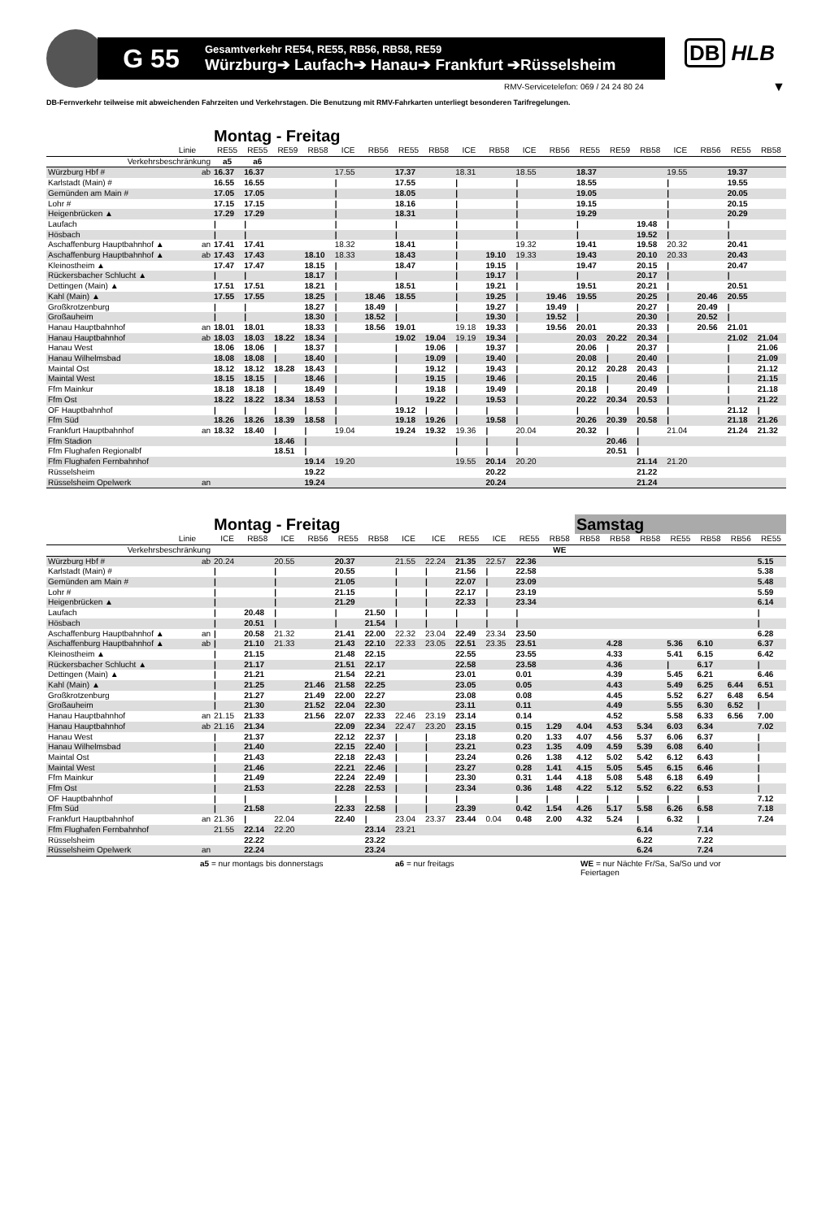G 55
Gesamtverkehr RE54, RE55, RB56, RB58, RE59
Würzburg➔ Laufach➔ Hanau➔ Frankfurt ➔Rüsselsheim
DB HLB
RMV-Servicetelefon: 069 / 24 24 80 24
▼
DB-Fernverkehr teilweise mit abweichenden Fahrzeiten und Verkehrstagen. Die Benutzung mit RMV-Fahrkarten unterliegt besonderen Tarifregelungen.
| | | Montag - Freitag | | | | | | | | | | | | | | | | | | |
| --- | --- | --- | --- | --- | --- | --- | --- | --- | --- | --- | --- | --- | --- | --- | --- | --- | --- | --- | --- | --- |
| Linie | | RE55 | RE55 | RE59 | RB58 | ICE | RB56 | RE55 | RB58 | ICE | RB58 | ICE | RB56 | RE55 | RE59 | RB58 | ICE | RB56 | RE55 | RB58 |
| Verkehrsbeschränkung | | a5 | a6 | | | | | | | | | | | | | | | | | |
| Würzburg Hbf # | ab | 16.37 | 16.37 | | | 17.55 | | 17.37 | | 18.31 | | 18.55 | | 18.37 | | | 19.55 | | 19.37 | |
| Karlstadt (Main) # | | 16.55 | 16.55 | | | / | | 17.55 | | / | | / | | 18.55 | | | / | | 19.55 | |
| Gemünden am Main # | | 17.05 | 17.05 | | | / | | 18.05 | | / | | / | | 19.05 | | | / | | 20.05 | |
| Lohr # | | 17.15 | 17.15 | | | / | | 18.16 | | / | | / | | 19.15 | | | / | | 20.15 | |
| Heigenbrücken ▲ | | 17.29 | 17.29 | | | / | | 18.31 | | / | | / | | 19.29 | | | / | | 20.29 | |
| Laufach | | / | / | | | / | | / | | / | | / | | / | | 19.48 | / | | / | |
| Hösbach | | / | / | | | / | | / | | / | | / | | / | | 19.52 | / | | / | |
| Aschaffenburg Hauptbahnhof ▲ | an | 17.41 | 17.41 | | | 18.32 | | 18.41 | | / | | 19.32 | | 19.41 | | 19.58 | 20.32 | | 20.41 | |
| Aschaffenburg Hauptbahnhof ▲ | ab | 17.43 | 17.43 | | 18.10 | 18.33 | | 18.43 | | / | 19.10 | 19.33 | | 19.43 | | 20.10 | 20.33 | | 20.43 | |
| Kleinostheim ▲ | | 17.47 | 17.47 | | 18.15 | / | | 18.47 | | / | 19.15 | / | | 19.47 | | 20.15 | / | | 20.47 | |
| Rückersbacher Schlucht ▲ | | / | / | | 18.17 | / | | / | | / | 19.17 | / | | / | | 20.17 | / | | / | |
| Dettingen (Main) ▲ | | 17.51 | 17.51 | | 18.21 | / | | 18.51 | | / | 19.21 | / | | 19.51 | | 20.21 | / | | 20.51 | |
| Kahl (Main) ▲ | | 17.55 | 17.55 | | 18.25 | / | 18.46 | 18.55 | | / | 19.25 | / | 19.46 | 19.55 | | 20.25 | / | 20.46 | 20.55 | |
| Großkrotzenburg | | / | / | | 18.27 | / | 18.49 | / | | / | 19.27 | / | 19.49 | / | | 20.27 | / | 20.49 | / | |
| Großauheim | | / | / | | 18.30 | / | 18.52 | / | | / | 19.30 | / | 19.52 | / | | 20.30 | / | 20.52 | / | |
| Hanau Hauptbahnhof | an | 18.01 | 18.01 | | 18.33 | / | 18.56 | 19.01 | | 19.18 | 19.33 | / | 19.56 | 20.01 | | 20.33 | / | 20.56 | 21.01 | |
| Hanau Hauptbahnhof | ab | 18.03 | 18.03 | 18.22 | 18.34 | / | | 19.02 | 19.04 | 19.19 | 19.34 | / | | 20.03 | 20.22 | 20.34 | / | | 21.02 | 21.04 |
| Hanau West | | 18.06 | 18.06 | / | 18.37 | / | | / | 19.06 | / | 19.37 | / | | 20.06 | / | 20.37 | / | | / | 21.06 |
| Hanau Wilhelmsbad | | 18.08 | 18.08 | / | 18.40 | / | | / | 19.09 | / | 19.40 | / | | 20.08 | / | 20.40 | / | | / | 21.09 |
| Maintal Ost | | 18.12 | 18.12 | 18.28 | 18.43 | / | | / | 19.12 | / | 19.43 | / | | 20.12 | 20.28 | 20.43 | / | | / | 21.12 |
| Maintal West | | 18.15 | 18.15 | / | 18.46 | / | | / | 19.15 | / | 19.46 | / | | 20.15 | / | 20.46 | / | | / | 21.15 |
| Ffm Mainkur | | 18.18 | 18.18 | / | 18.49 | / | | / | 19.18 | / | 19.49 | / | | 20.18 | / | 20.49 | / | | / | 21.18 |
| Ffm Ost | | 18.22 | 18.22 | 18.34 | 18.53 | / | | / | 19.22 | / | 19.53 | / | | 20.22 | 20.34 | 20.53 | / | | / | 21.22 |
| OF Hauptbahnhof | | / | / | / | / | / | | 19.12 | / | / | / | / | | / | / | / | / | | 21.12 | / |
| Ffm Süd | | 18.26 | 18.26 | 18.39 | 18.58 | / | | 19.18 | 19.26 | / | 19.58 | / | | 20.26 | 20.39 | 20.58 | / | | 21.18 | 21.26 |
| Frankfurt Hauptbahnhof | an | 18.32 | 18.40 | / | / | 19.04 | | 19.24 | 19.32 | 19.36 | / | 20.04 | | 20.32 | / | / | 21.04 | | 21.24 | 21.32 |
| Ffm Stadion | | | | 18.46 | / | | | | | / | / | / | | | 20.46 | / | | | | |
| Ffm Flughafen Regionalbf | | | | 18.51 | / | | | | | / | / | / | | | 20.51 | / | | | | |
| Ffm Flughafen Fernbahnhof | | | | | 19.14 | 19.20 | | | | 19.55 | 20.14 | 20.20 | | | | 21.14 | 21.20 | | | |
| Rüsselsheim | | | | | 19.22 | | | | | | 20.22 | | | | | 21.22 | | | | |
| Rüsselsheim Opelwerk | an | | | | 19.24 | | | | | | 20.24 | | | | | 21.24 | | | | |
| | | Montag - Freitag | | | | | | | | | | | | Samstag | | | | | | |
| --- | --- | --- | --- | --- | --- | --- | --- | --- | --- | --- | --- | --- | --- | --- | --- | --- | --- | --- | --- | --- |
| Linie | | ICE | RB58 | ICE | RB56 | RE55 | RB58 | ICE | ICE | RE55 | ICE | RE55 | RB58 | RB58 | RB58 | RB58 | RE55 | RB58 | RB56 | RE55 |
| Verkehrsbeschränkung | | | | | | | | | | | | | WE | | | | | | | |
| Würzburg Hbf # | ab | 20.24 | | 20.55 | | 20.37 | | 21.55 | 22.24 | 21.35 | 22.57 | 22.36 | | | | | | | | 5.15 |
| Karlstadt (Main) # | | / | | / | | 20.55 | | / | / | 21.56 | / | 22.58 | | | | | | | | 5.38 |
| Gemünden am Main # | | / | | / | | 21.05 | | / | / | 22.07 | / | 23.09 | | | | | | | | 5.48 |
| Lohr # | | / | | / | | 21.15 | | / | / | 22.17 | / | 23.19 | | | | | | | | 5.59 |
| Heigenbrücken ▲ | | / | | / | | 21.29 | | / | / | 22.33 | / | 23.34 | | | | | | | | 6.14 |
| Laufach | | / | 20.48 | / | | / | 21.50 | / | / | / | / | / | | | | | | | | / |
| Hösbach | | / | 20.51 | / | | / | 21.54 | / | / | / | / | / | | | | | | | | / |
| Aschaffenburg Hauptbahnhof ▲ | an | / | 20.58 | 21.32 | | 21.41 | 22.00 | 22.32 | 23.04 | 22.49 | 23.34 | 23.50 | | | | | | | | 6.28 |
| Aschaffenburg Hauptbahnhof ▲ | ab | / | 21.10 | 21.33 | | 21.43 | 22.10 | 22.33 | 23.05 | 22.51 | 23.35 | 23.51 | | | 4.28 | | 5.36 | 6.10 | | 6.37 |
| Kleinostheim ▲ | | / | 21.15 | | | 21.48 | 22.15 | | | 22.55 | | 23.55 | | | 4.33 | | 5.41 | 6.15 | | 6.42 |
| Rückersbacher Schlucht ▲ | | / | 21.17 | | | 21.51 | 22.17 | | | 22.58 | | 23.58 | | | 4.36 | | / | 6.17 | | / |
| Dettingen (Main) ▲ | | / | 21.21 | | | 21.54 | 22.21 | | | 23.01 | | 0.01 | | | 4.39 | | 5.45 | 6.21 | | 6.46 |
| Kahl (Main) ▲ | | / | 21.25 | | 21.46 | 21.58 | 22.25 | | | 23.05 | | 0.05 | | | 4.43 | | 5.49 | 6.25 | 6.44 | 6.51 |
| Großkrotzenburg | | / | 21.27 | | 21.49 | 22.00 | 22.27 | | | 23.08 | | 0.08 | | | 4.45 | | 5.52 | 6.27 | 6.48 | 6.54 |
| Großauheim | | / | 21.30 | | 21.52 | 22.04 | 22.30 | | | 23.11 | | 0.11 | | | 4.49 | | 5.55 | 6.30 | 6.52 | / |
| Hanau Hauptbahnhof | an | 21.15 | 21.33 | | 21.56 | 22.07 | 22.33 | 22.46 | 23.19 | 23.14 | | 0.14 | | | 4.52 | | 5.58 | 6.33 | 6.56 | 7.00 |
| Hanau Hauptbahnhof | ab | 21.16 | 21.34 | | | 22.09 | 22.34 | 22.47 | 23.20 | 23.15 | | 0.15 | 1.29 | 4.04 | 4.53 | 5.34 | 6.03 | 6.34 | | 7.02 |
| Hanau West | | / | 21.37 | | | 22.12 | 22.37 | / | / | 23.18 | | 0.20 | 1.33 | 4.07 | 4.56 | 5.37 | 6.06 | 6.37 | | / |
| Hanau Wilhelmsbad | | / | 21.40 | | | 22.15 | 22.40 | / | / | 23.21 | | 0.23 | 1.35 | 4.09 | 4.59 | 5.39 | 6.08 | 6.40 | | / |
| Maintal Ost | | / | 21.43 | | | 22.18 | 22.43 | / | / | 23.24 | | 0.26 | 1.38 | 4.12 | 5.02 | 5.42 | 6.12 | 6.43 | | / |
| Maintal West | | / | 21.46 | | | 22.21 | 22.46 | / | / | 23.27 | | 0.28 | 1.41 | 4.15 | 5.05 | 5.45 | 6.15 | 6.46 | | / |
| Ffm Mainkur | | / | 21.49 | | | 22.24 | 22.49 | / | / | 23.30 | | 0.31 | 1.44 | 4.18 | 5.08 | 5.48 | 6.18 | 6.49 | | / |
| Ffm Ost | | / | 21.53 | | | 22.28 | 22.53 | / | / | 23.34 | | 0.36 | 1.48 | 4.22 | 5.12 | 5.52 | 6.22 | 6.53 | | / |
| OF Hauptbahnhof | | / | / | | | / | / | / | / | / | | / | / | / | / | / | / | / | | 7.12 |
| Ffm Süd | | / | 21.58 | | | 22.33 | 22.58 | / | / | 23.39 | | 0.42 | 1.54 | 4.26 | 5.17 | 5.58 | 6.26 | 6.58 | | 7.18 |
| Frankfurt Hauptbahnhof | an | 21.36 | / | 22.04 | | 22.40 | / | 23.04 | 23.37 | 23.44 | 0.04 | 0.48 | 2.00 | 4.32 | 5.24 | / | 6.32 | / | | 7.24 |
| Ffm Flughafen Fernbahnhof | | 21.55 | 22.14 | 22.20 | | | 23.14 | 23.21 | | | | | | | | 6.14 | | 7.14 | | |
| Rüsselsheim | | | 22.22 | | | | 23.22 | | | | | | | | | 6.22 | | 7.22 | | |
| Rüsselsheim Opelwerk | an | | 22.24 | | | | 23.24 | | | | | | | | | 6.24 | | 7.24 | | |
a5 = nur montags bis donnerstags a6 = nur freitags WE = nur Nächte Fr/Sa, Sa/So und vor Feiertagen